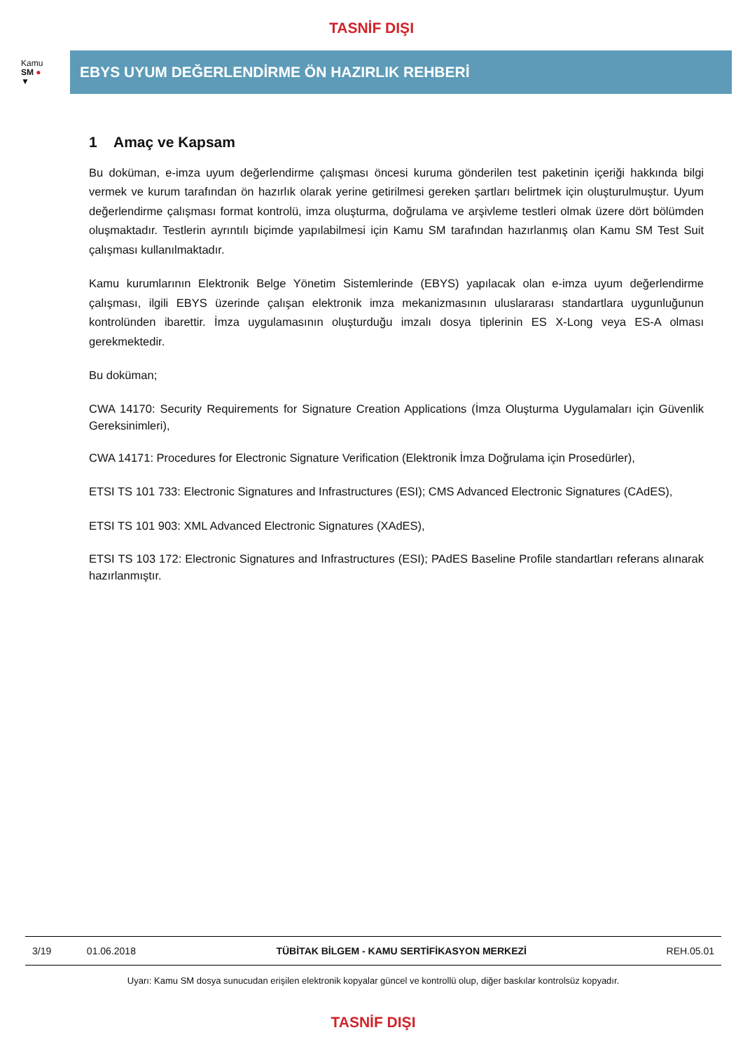TASNİF DIŞI
Kamu
SM ●
▼
EBYS UYUM DEĞERLENDİRME ÖN HAZIRLIK REHBERİ
1 Amaç ve Kapsam
Bu doküman, e-imza uyum değerlendirme çalışması öncesi kuruma gönderilen test paketinin içeriği hakkında bilgi vermek ve kurum tarafından ön hazırlık olarak yerine getirilmesi gereken şartları belirtmek için oluşturulmuştur. Uyum değerlendirme çalışması format kontrolü, imza oluşturma, doğrulama ve arşivleme testleri olmak üzere dört bölümden oluşmaktadır. Testlerin ayrıntılı biçimde yapılabilmesi için Kamu SM tarafından hazırlanmış olan Kamu SM Test Suit çalışması kullanılmaktadır.
Kamu kurumlarının Elektronik Belge Yönetim Sistemlerinde (EBYS) yapılacak olan e-imza uyum değerlendirme çalışması, ilgili EBYS üzerinde çalışan elektronik imza mekanizmasının uluslararası standartlara uygunluğunun kontrolünden ibarettir. İmza uygulamasının oluşturduğu imzalı dosya tiplerinin ES X-Long veya ES-A olması gerekmektedir.
Bu doküman;
CWA 14170: Security Requirements for Signature Creation Applications (İmza Oluşturma Uygulamaları için Güvenlik Gereksinimleri),
CWA 14171: Procedures for Electronic Signature Verification (Elektronik İmza Doğrulama için Prosedürler),
ETSI TS 101 733: Electronic Signatures and Infrastructures (ESI); CMS Advanced Electronic Signatures (CAdES),
ETSI TS 101 903: XML Advanced Electronic Signatures (XAdES),
ETSI TS 103 172: Electronic Signatures and Infrastructures (ESI); PAdES Baseline Profile standartları referans alınarak hazırlanmıştır.
| 3/19 | 01.06.2018 | TÜBİTAK BİLGEM - KAMU SERTİFİKASYON MERKEZİ | REH.05.01 |
Uyarı: Kamu SM dosya sunucudan erişilen elektronik kopyalar güncel ve kontrollü olup, diğer baskılar kontrolsüz kopyadır.
TASNİF DIŞI